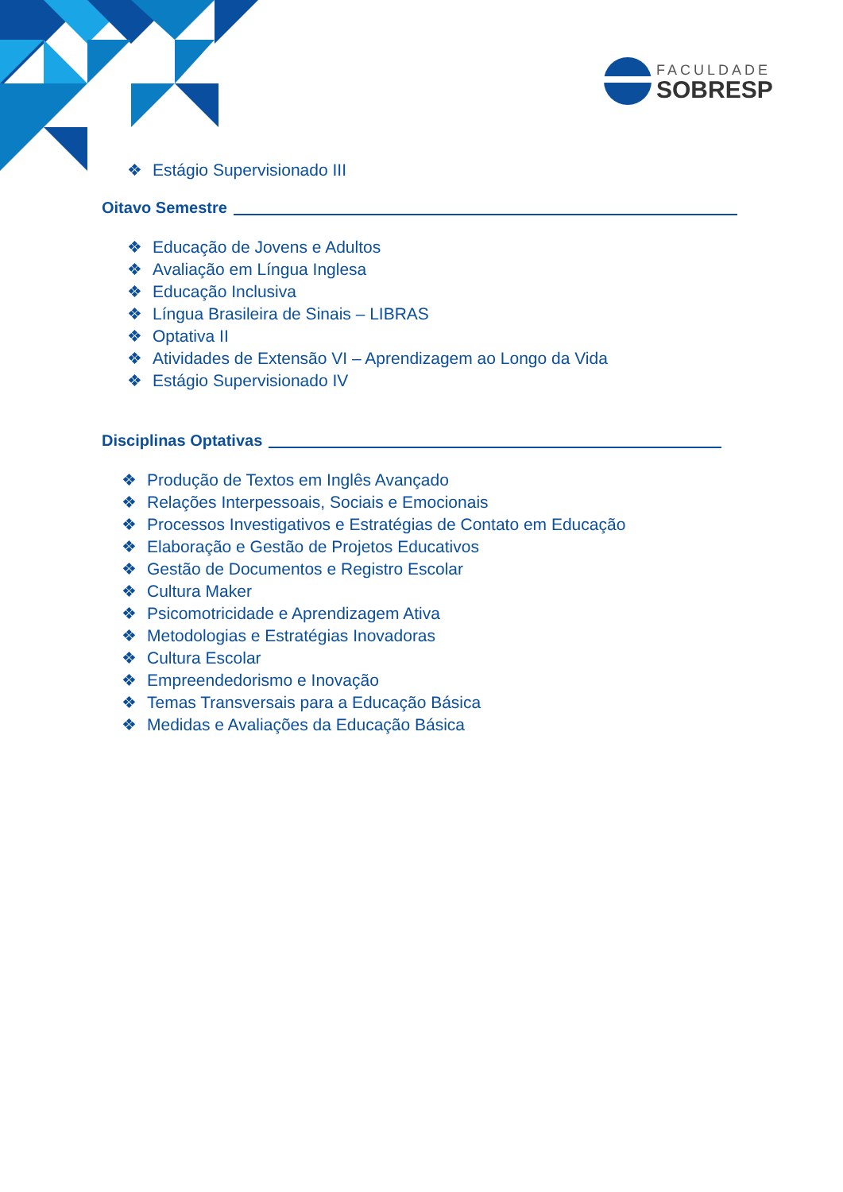FACULDADE
SOBRESP
❖ Estágio Supervisionado III
Oitavo Semestre
❖ Educação de Jovens e Adultos
❖ Avaliação em Língua Inglesa
❖ Educação Inclusiva
❖ Língua Brasileira de Sinais – LIBRAS
❖ Optativa II
❖ Atividades de Extensão VI – Aprendizagem ao Longo da Vida
❖ Estágio Supervisionado IV
Disciplinas Optativas
❖ Produção de Textos em Inglês Avançado
❖ Relações Interpessoais, Sociais e Emocionais
❖ Processos Investigativos e Estratégias de Contato em Educação
❖ Elaboração e Gestão de Projetos Educativos
❖ Gestão de Documentos e Registro Escolar
❖ Cultura Maker
❖ Psicomotricidade e Aprendizagem Ativa
❖ Metodologias e Estratégias Inovadoras
❖ Cultura Escolar
❖ Empreendedorismo e Inovação
❖ Temas Transversais para a Educação Básica
❖ Medidas e Avaliações da Educação Básica